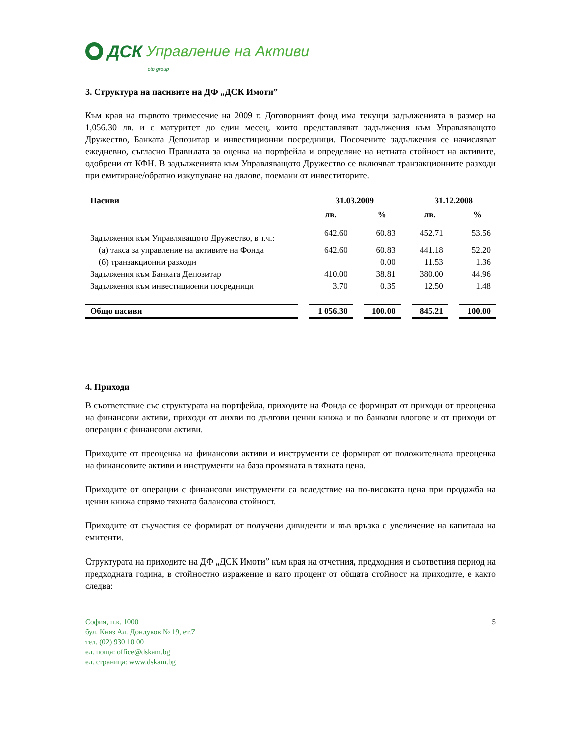ДСК Управление на Активи
otp group
3. Структура на пасивите на ДФ „ДСК Имоти”
Към края на първото тримесечие на 2009 г. Договорният фонд има текущи задълженията в размер на 1,056.30 лв. и с матуритет до един месец, които представляват задължения към Управляващото Дружество, Банката Депозитар и инвестиционни посредници. Посочените задължения се начисляват ежедневно, съгласно Правилата за оценка на портфейла и определяне на нетната стойност на активите, одобрени от КФН. В задълженията към Управляващото Дружество се включват транзакционните разходи при емитиране/обратно изкупуване на дялове, поемани от инвеститорите.
| Пасиви | 31.03.2009 | | 31.12.2008 | |
| --- | --- | --- | --- | --- |
| | лв. | % | лв. | % |
| Задължения към Управляващото Дружество, в т.ч.: | 642.60 | 60.83 | 452.71 | 53.56 |
| (а) такса за управление на активите на Фонда | 642.60 | 60.83 | 441.18 | 52.20 |
| (б) транзакционни разходи | | 0.00 | 11.53 | 1.36 |
| Задължения към Банката Депозитар | 410.00 | 38.81 | 380.00 | 44.96 |
| Задължения към инвестиционни посредници | 3.70 | 0.35 | 12.50 | 1.48 |
| Общо пасиви | 1 056.30 | 100.00 | 845.21 | 100.00 |
4. Приходи
В съответствие със структурата на портфейла, приходите на Фонда се формират от приходи от преоценка на финансови активи, приходи от лихви по дългови ценни книжа и по банкови влогове и от приходи от операции с финансови активи.
Приходите от преоценка на финансови активи и инструменти се формират от положителната преоценка на финансовите активи и инструменти на база промяната в тяхната цена.
Приходите от операции с финансови инструменти са вследствие на по-високата цена при продажба на ценни книжа спрямо тяхната балансова стойност.
Приходите от съучастия се формират от получени дивиденти и във връзка с увеличение на капитала на емитенти.
Структурата на приходите на ДФ „ДСК Имоти” към края на отчетния, предходния и съответния период на предходната година, в стойностно изражение и като процент от общата стойност на приходите, е както следва:
София, п.к. 1000
бул. Княз Ал. Дондуков № 19, ет.7
тел. (02) 930 10 00
ел. поща: office@dskam.bg
ел. страница: www.dskam.bg
5